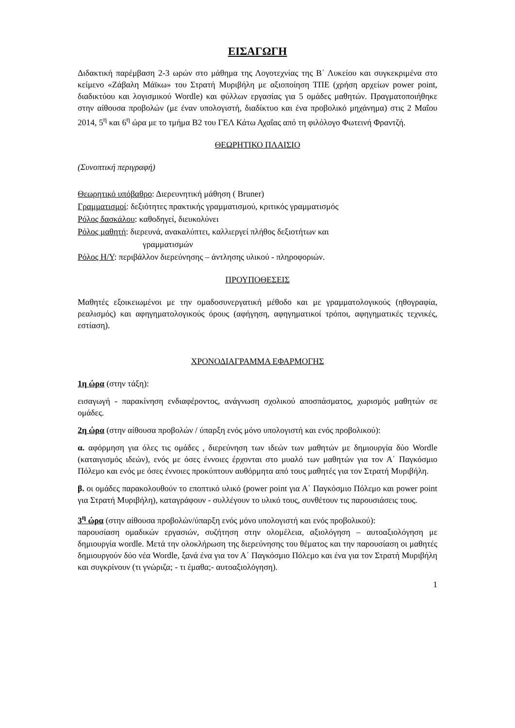ΕΙΣΑΓΩΓΗ
Διδακτική παρέμβαση 2-3 ωρών στο μάθημα της Λογοτεχνίας της Β΄ Λυκείου και συγκεκριμένα στο κείμενο «Ζάβαλη Μάϊκω» του Στρατή Μυριβήλη με αξιοποίηση ΤΠΕ (χρήση αρχείων power point, διαδικτύου και λογισμικού Wordle) και φύλλων εργασίας για 5 ομάδες μαθητών. Πραγματοποιήθηκε στην αίθουσα προβολών (με έναν υπολογιστή, διαδίκτυο και ένα προβολικό μηχάνημα) στις 2 Μαΐου 2014, 5<sup>η</sup> και 6<sup>η</sup> ώρα με το τμήμα Β2 του ΓΕΛ Κάτω Αχαΐας από τη φιλόλογο Φωτεινή Φραντζή.
ΘΕΩΡΗΤΙΚΟ ΠΛΑΙΣΙΟ
(Συνοπτική περιγραφή)
Θεωρητικό υπόβαθρο: Διερευνητική μάθηση ( Bruner)
Γραμματισμοί: δεξιότητες πρακτικής γραμματισμού, κριτικός γραμματισμός
Ρόλος δασκάλου: καθοδηγεί, διευκολύνει
Ρόλος μαθητή: διερευνά, ανακαλύπτει, καλλιεργεί πλήθος δεξιοτήτων και
γραμματισμών
Ρόλος Η/Υ: περιβάλλον διερεύνησης – άντλησης υλικού - πληροφοριών.
ΠΡΟΥΠΟΘΕΣΕΙΣ
Μαθητές εξοικειωμένοι με την ομαδοσυνεργατική μέθοδο και με γραμματολογικούς (ηθογραφία, ρεαλισμός) και αφηγηματολογικούς όρους (αφήγηση, αφηγηματικοί τρόποι, αφηγηματικές τεχνικές, εστίαση).
ΧΡΟΝΟΔΙΑΓΡΑΜΜΑ ΕΦΑΡΜΟΓΗΣ
1η ώρα (στην τάξη):
εισαγωγή - παρακίνηση ενδιαφέροντος, ανάγνωση σχολικού αποσπάσματος, χωρισμός μαθητών σε ομάδες.
2η ώρα (στην αίθουσα προβολών / ύπαρξη ενός μόνο υπολογιστή και ενός προβολικού):
α. αφόρμηση για όλες τις ομάδες , διερεύνηση των ιδεών των μαθητών με δημιουργία δύο Wordle (καταιγισμός ιδεών), ενός με όσες έννοιες έρχονται στο μυαλό των μαθητών για τον Α΄ Παγκόσμιο Πόλεμο και ενός με όσες έννοιες προκύπτουν αυθόρμητα από τους μαθητές για τον Στρατή Μυριβήλη.
β. οι ομάδες παρακολουθούν το εποπτικό υλικό (power point για Α΄ Παγκόσμιο Πόλεμο και power point για Στρατή Μυριβήλη), καταγράφουν - συλλέγουν το υλικό τους, συνθέτουν τις παρουσιάσεις τους.
3<sup>η</sup> ώρα (στην αίθουσα προβολών/ύπαρξη ενός μόνο υπολογιστή και ενός προβολικού):
παρουσίαση ομαδικών εργασιών, συζήτηση στην ολομέλεια, αξιολόγηση – αυτοαξιολόγηση με δημιουργία wordle. Μετά την ολοκλήρωση της διερεύνησης του θέματος και την παρουσίαση οι μαθητές δημιουργούν δύο νέα Wordle, ξανά ένα για τον Α΄ Παγκόσμιο Πόλεμο και ένα για τον Στρατή Μυριβήλη και συγκρίνουν (τι γνώριζα; - τι έμαθα;- αυτοαξιολόγηση).
1